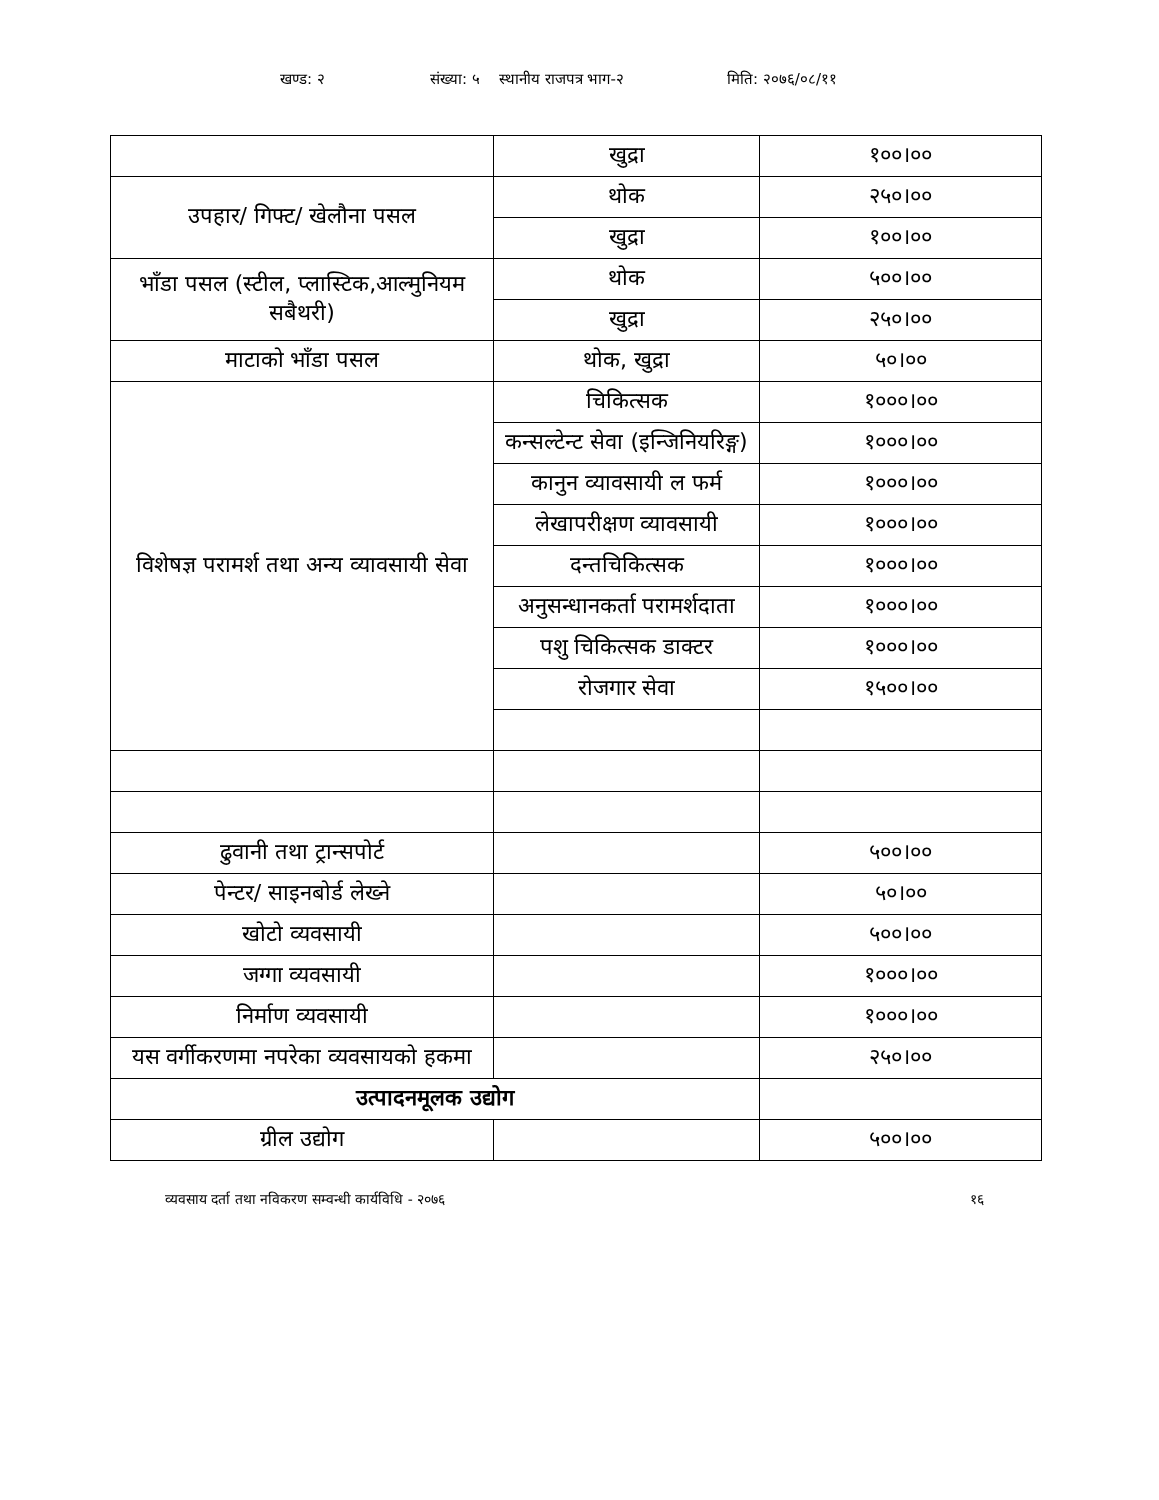खण्ड: २ संख्या: ५ स्थानीय राजपत्र भाग-२ मिति: २०७६/०८/११
| | खुद्रा | १००।०० |
| उपहार/ गिफ्ट/ खेलौना पसल | थोक | २५०।०० |
| | खुद्रा | १००।०० |
| भाँडा पसल (स्टील, प्लास्टिक,आल्मुनियम सबैथरी) | थोक | ५००।०० |
| | खुद्रा | २५०।०० |
| माटाको भाँडा पसल | थोक, खुद्रा | ५०।०० |
| विशेषज्ञ परामर्श तथा अन्य व्यावसायी सेवा | चिकित्सक | १०००।०० |
| | कन्सल्टेन्ट सेवा (इन्जिनियरिङ्ग) | १०००।०० |
| | कानुन व्यावसायी ल फर्म | १०००।०० |
| | लेखापरीक्षण व्यावसायी | १०००।०० |
| | दन्तचिकित्सक | १०००।०० |
| | अनुसन्धानकर्ता परामर्शदाता | १०००।०० |
| | पशु चिकित्सक डाक्टर | १०००।०० |
| | रोजगार सेवा | १५००।०० |
| ढुवानी तथा ट्रान्सपोर्ट | | ५००।०० |
| पेन्टर/ साइनबोर्ड लेख्ने | | ५०।०० |
| खोटो व्यवसायी | | ५००।०० |
| जग्गा व्यवसायी | | १०००।०० |
| निर्माण व्यवसायी | | १०००।०० |
| यस वर्गीकरणमा नपरेका व्यवसायको हकमा | | २५०।०० |
| उत्पादनमूलक उद्योग | | |
| ग्रील उद्योग | | ५००।०० |
व्यवसाय दर्ता तथा नविकरण सम्वन्धी कार्यविधि - २०७६ १६